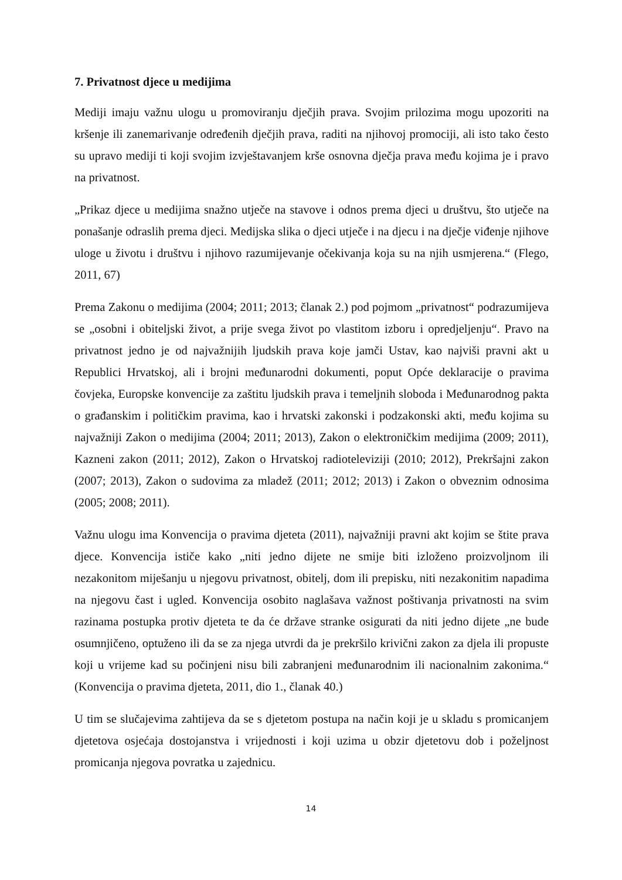7. Privatnost djece u medijima
Mediji imaju važnu ulogu u promoviranju dječjih prava. Svojim prilozima mogu upozoriti na kršenje ili zanemarivanje određenih dječjih prava, raditi na njihovoj promociji, ali isto tako često su upravo mediji ti koji svojim izvještavanjem krše osnovna dječja prava među kojima je i pravo na privatnost.
„Prikaz djece u medijima snažno utječe na stavove i odnos prema djeci u društvu, što utječe na ponašanje odraslih prema djeci. Medijska slika o djeci utječe i na djecu i na dječje viđenje njihove uloge u životu i društvu i njihovo razumijevanje očekivanja koja su na njih usmjerena.“ (Flego, 2011, 67)
Prema Zakonu o medijima (2004; 2011; 2013; članak 2.) pod pojmom „privatnost“ podrazumijeva se „osobni i obiteljski život, a prije svega život po vlastitom izboru i opredjeljenju“. Pravo na privatnost jedno je od najvažnijih ljudskih prava koje jamči Ustav, kao najviši pravni akt u Republici Hrvatskoj, ali i brojni međunarodni dokumenti, poput Opće deklaracije o pravima čovjeka, Europske konvencije za zaštitu ljudskih prava i temeljnih sloboda i Međunarodnog pakta o građanskim i političkim pravima, kao i hrvatski zakonski i podzakonski akti, među kojima su najvažniji Zakon o medijima (2004; 2011; 2013), Zakon o elektroničkim medijima (2009; 2011), Kazneni zakon (2011; 2012), Zakon o Hrvatskoj radioteleviziji (2010; 2012), Prekršajni zakon (2007; 2013), Zakon o sudovima za mladež (2011; 2012; 2013) i Zakon o obveznim odnosima (2005; 2008; 2011).
Važnu ulogu ima Konvencija o pravima djeteta (2011), najvažniji pravni akt kojim se štite prava djece. Konvencija ističe kako „niti jedno dijete ne smije biti izloženo proizvoljnom ili nezakonitom miješanju u njegovu privatnost, obitelj, dom ili prepisku, niti nezakonitim napadima na njegovu čast i ugled. Konvencija osobito naglašava važnost poštivanja privatnosti na svim razinama postupka protiv djeteta te da će države stranke osigurati da niti jedno dijete „ne bude osumnjičeno, optuženo ili da se za njega utvrdi da je prekršilo krivični zakon za djela ili propuste koji u vrijeme kad su počinjeni nisu bili zabranjeni međunarodnim ili nacionalnim zakonima.“ (Konvencija o pravima djeteta, 2011, dio 1., članak 40.)
U tim se slučajevima zahtijeva da se s djetetom postupa na način koji je u skladu s promicanjem djetetova osjećaja dostojanstva i vrijednosti i koji uzima u obzir djetetovu dob i poželjnost promicanja njegova povratka u zajednicu.
14